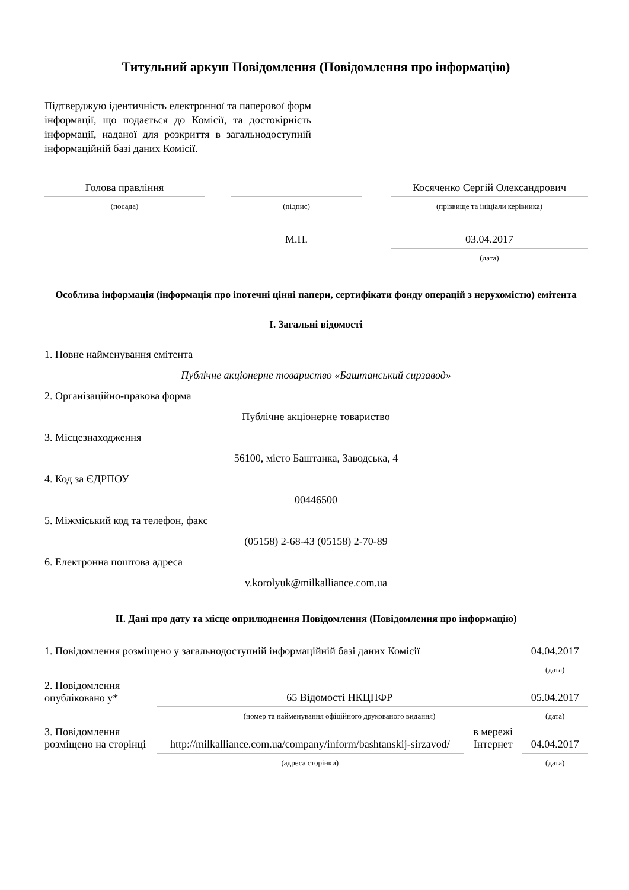Титульний аркуш Повідомлення (Повідомлення про інформацію)
Підтверджую ідентичність електронної та паперової форм інформації, що подається до Комісії, та достовірність інформації, наданої для розкриття в загальнодоступній інформаційній базі даних Комісії.
| Голова правління | | | | Косяченко Сергій Олександрович |
| (посада) | | (підпис) | | (прізвище та ініціали керівника) |
| | | М.П. | | 03.04.2017 |
| | | | | (дата) |
Особлива інформація (інформація про іпотечні цінні папери, сертифікати фонду операцій з нерухомістю) емітента
I. Загальні відомості
1. Повне найменування емітента
Публічне акціонерне товариство «Баштанський сирзавод»
2. Організаційно-правова форма
Публічне акціонерне товариство
3. Місцезнаходження
56100, місто Баштанка, Заводська, 4
4. Код за ЄДРПОУ
00446500
5. Міжміський код та телефон, факс
(05158) 2-68-43 (05158) 2-70-89
6. Електронна поштова адреса
v.korolyuk@milkalliance.com.ua
II. Дані про дату та місце оприлюднення Повідомлення (Повідомлення про інформацію)
| 1. Повідомлення розміщено у загальнодоступній інформаційній базі даних Комісії | | | | 04.04.2017 |
| | | | | (дата) |
| 2. Повідомлення опубліковано у* | 65 Відомості НКЦПФР | | | 05.04.2017 |
| | (номер та найменування офіційного друкованого видання) | | | (дата) |
| 3. Повідомлення розміщено на сторінці | http://milkalliance.com.ua/company/inform/bashtanskij-sirzavod/ | в мережі Інтернет | | 04.04.2017 |
| | (адреса сторінки) | | | (дата) |